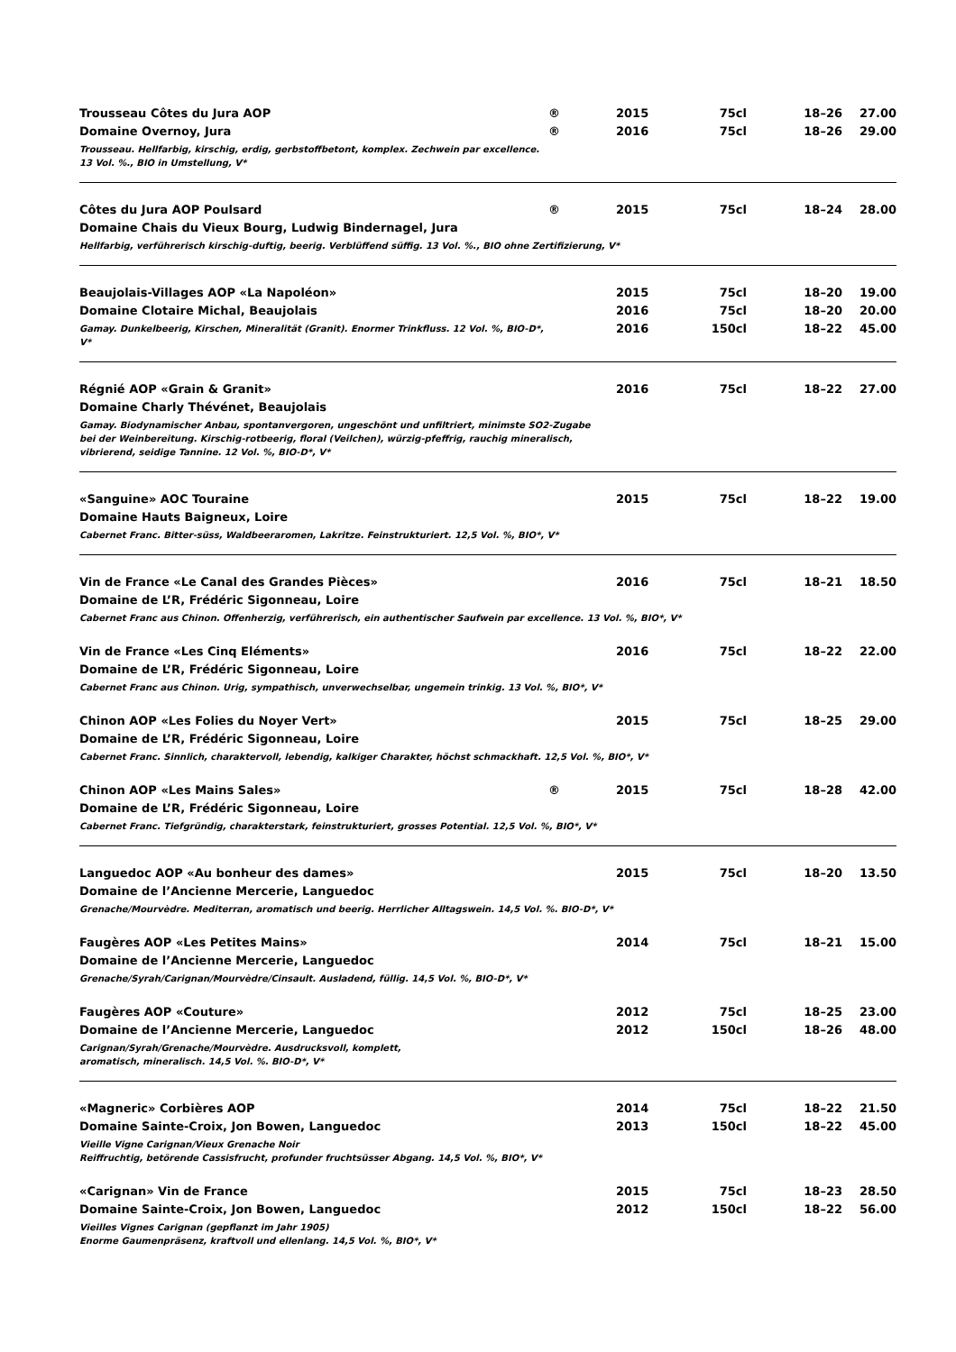| Trousseau Côtes du Jura AOP | ® | 2015 | 75cl | 18–26 | 27.00 |
| Domaine Overnoy, Jura | ® | 2016 | 75cl | 18–26 | 29.00 |
| Trousseau. Hellfarbig, kirschig, erdig, gerbstoffbetont, komplex. Zechwein par excellence. 13 Vol. %., BIO in Umstellung, V* | | | | | |
| Côtes du Jura AOP Poulsard | ® | 2015 | 75cl | 18–24 | 28.00 |
| Domaine Chais du Vieux Bourg, Ludwig Bindernagel, Jura | | | | | |
| Hellfarbig, verführerisch kirschig-duftig, beerig. Verblüffend süffig. 13 Vol. %., BIO ohne Zertifizierung, V* | | | | | |
| Beaujolais-Villages AOP «La Napoléon» | | 2015 | 75cl | 18–20 | 19.00 |
| Domaine Clotaire Michal, Beaujolais | | 2016 | 75cl | 18–20 | 20.00 |
| Gamay. Dunkelbeerig, Kirschen, Mineralität (Granit). Enormer Trinkfluss. 12 Vol. %, BIO-D*, V* | | 2016 | 150cl | 18–22 | 45.00 |
| Régnié AOP «Grain & Granit» | | 2016 | 75cl | 18–22 | 27.00 |
| Domaine Charly Thévénet, Beaujolais | | | | | |
| Gamay. Biodynamischer Anbau, spontanvergoren, ungeschönt und unfiltriert, minimste SO2-Zugabe bei der Weinbereitung. Kirschig-rotbeerig, floral (Veilchen), würzig-pfeffrig, rauchig mineralisch, vibrierend, seidige Tannine. 12 Vol. %, BIO-D*, V* | | | | | |
| «Sanguine» AOC Touraine | | 2015 | 75cl | 18–22 | 19.00 |
| Domaine Hauts Baigneux, Loire | | | | | |
| Cabernet Franc. Bitter-süss, Waldbeeraromen, Lakritze. Feinstrukturiert. 12,5 Vol. %, BIO*, V* | | | | | |
| Vin de France «Le Canal des Grandes Pièces» | | 2016 | 75cl | 18–21 | 18.50 |
| Domaine de L’R, Frédéric Sigonneau, Loire | | | | | |
| Cabernet Franc aus Chinon. Offenherzig, verführerisch, ein authentischer Saufwein par excellence. 13 Vol. %, BIO*, V* | | | | | |
| Vin de France «Les Cinq Eléments» | | 2016 | 75cl | 18–22 | 22.00 |
| Domaine de L’R, Frédéric Sigonneau, Loire | | | | | |
| Cabernet Franc aus Chinon. Urig, sympathisch, unverwechselbar, ungemein trinkig. 13 Vol. %, BIO*, V* | | | | | |
| Chinon AOP «Les Folies du Noyer Vert» | | 2015 | 75cl | 18–25 | 29.00 |
| Domaine de L’R, Frédéric Sigonneau, Loire | | | | | |
| Cabernet Franc. Sinnlich, charaktervoll, lebendig, kalkiger Charakter, höchst schmackhaft. 12,5 Vol. %, BIO*, V* | | | | | |
| Chinon AOP «Les Mains Sales» | ® | 2015 | 75cl | 18–28 | 42.00 |
| Domaine de L’R, Frédéric Sigonneau, Loire | | | | | |
| Cabernet Franc. Tiefgründig, charakterstark, feinstrukturiert, grosses Potential. 12,5 Vol. %, BIO*, V* | | | | | |
| Languedoc AOP «Au bonheur des dames» | | 2015 | 75cl | 18–20 | 13.50 |
| Domaine de l’Ancienne Mercerie, Languedoc | | | | | |
| Grenache/Mourvèdre. Mediterran, aromatisch und beerig. Herrlicher Alltagswein. 14,5 Vol. %. BIO-D*, V* | | | | | |
| Faugères AOP «Les Petites Mains» | | 2014 | 75cl | 18–21 | 15.00 |
| Domaine de l’Ancienne Mercerie, Languedoc | | | | | |
| Grenache/Syrah/Carignan/Mourvèdre/Cinsault. Ausladend, füllig. 14,5 Vol. %, BIO-D*, V* | | | | | |
| Faugères AOP «Couture» | | 2012 | 75cl | 18–25 | 23.00 |
| Domaine de l’Ancienne Mercerie, Languedoc | | 2012 | 150cl | 18–26 | 48.00 |
| Carignan/Syrah/Grenache/Mourvèdre. Ausdrucksvoll, komplett, aromatisch, mineralisch. 14,5 Vol. %. BIO-D*, V* | | | | | |
| «Magneric» Corbières AOP | | 2014 | 75cl | 18–22 | 21.50 |
| Domaine Sainte-Croix, Jon Bowen, Languedoc | | 2013 | 150cl | 18–22 | 45.00 |
| Vieille Vigne Carignan/Vieux Grenache Noir Reiffruchtig, betörende Cassisfrucht, profunder fruchtsüsser Abgang. 14,5 Vol. %, BIO*, V* | | | | | |
| «Carignan» Vin de France | | 2015 | 75cl | 18–23 | 28.50 |
| Domaine Sainte-Croix, Jon Bowen, Languedoc | | 2012 | 150cl | 18–22 | 56.00 |
| Vieilles Vignes Carignan (gepflanzt im Jahr 1905) Enorme Gaumenpräsenz, kraftvoll und ellenlang. 14,5 Vol. %, BIO*, V* | | | | | |